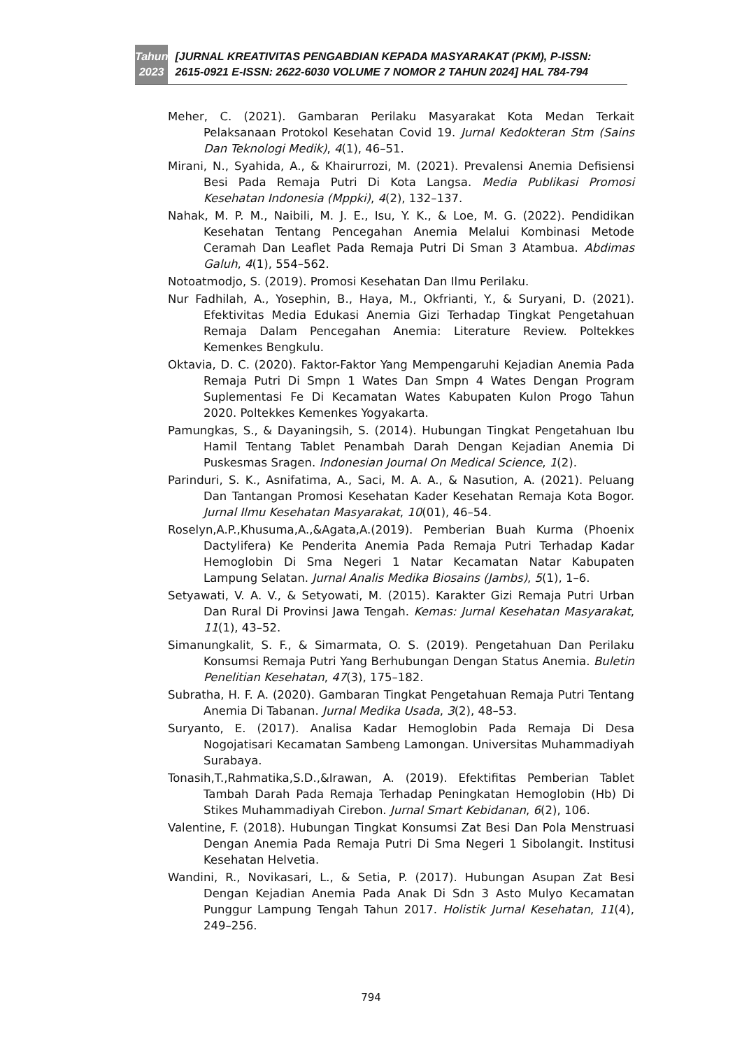Tahun
2023
[JURNAL KREATIVITAS PENGABDIAN KEPADA MASYARAKAT (PKM), P-ISSN: 2615-0921 E-ISSN: 2622-6030 VOLUME 7 NOMOR 2 TAHUN 2024] HAL 784-794
Meher, C. (2021). Gambaran Perilaku Masyarakat Kota Medan Terkait Pelaksanaan Protokol Kesehatan Covid 19. Jurnal Kedokteran Stm (Sains Dan Teknologi Medik), 4(1), 46–51.
Mirani, N., Syahida, A., & Khairurrozi, M. (2021). Prevalensi Anemia Defisiensi Besi Pada Remaja Putri Di Kota Langsa. Media Publikasi Promosi Kesehatan Indonesia (Mppki), 4(2), 132–137.
Nahak, M. P. M., Naibili, M. J. E., Isu, Y. K., & Loe, M. G. (2022). Pendidikan Kesehatan Tentang Pencegahan Anemia Melalui Kombinasi Metode Ceramah Dan Leaflet Pada Remaja Putri Di Sman 3 Atambua. Abdimas Galuh, 4(1), 554–562.
Notoatmodjo, S. (2019). Promosi Kesehatan Dan Ilmu Perilaku.
Nur Fadhilah, A., Yosephin, B., Haya, M., Okfrianti, Y., & Suryani, D. (2021). Efektivitas Media Edukasi Anemia Gizi Terhadap Tingkat Pengetahuan Remaja Dalam Pencegahan Anemia: Literature Review. Poltekkes Kemenkes Bengkulu.
Oktavia, D. C. (2020). Faktor-Faktor Yang Mempengaruhi Kejadian Anemia Pada Remaja Putri Di Smpn 1 Wates Dan Smpn 4 Wates Dengan Program Suplementasi Fe Di Kecamatan Wates Kabupaten Kulon Progo Tahun 2020. Poltekkes Kemenkes Yogyakarta.
Pamungkas, S., & Dayaningsih, S. (2014). Hubungan Tingkat Pengetahuan Ibu Hamil Tentang Tablet Penambah Darah Dengan Kejadian Anemia Di Puskesmas Sragen. Indonesian Journal On Medical Science, 1(2).
Parinduri, S. K., Asnifatima, A., Saci, M. A. A., & Nasution, A. (2021). Peluang Dan Tantangan Promosi Kesehatan Kader Kesehatan Remaja Kota Bogor. Jurnal Ilmu Kesehatan Masyarakat, 10(01), 46–54.
Roselyn,A.P.,Khusuma,A.,&Agata,A.(2019). Pemberian Buah Kurma (Phoenix Dactylifera) Ke Penderita Anemia Pada Remaja Putri Terhadap Kadar Hemoglobin Di Sma Negeri 1 Natar Kecamatan Natar Kabupaten Lampung Selatan. Jurnal Analis Medika Biosains (Jambs), 5(1), 1–6.
Setyawati, V. A. V., & Setyowati, M. (2015). Karakter Gizi Remaja Putri Urban Dan Rural Di Provinsi Jawa Tengah. Kemas: Jurnal Kesehatan Masyarakat, 11(1), 43–52.
Simanungkalit, S. F., & Simarmata, O. S. (2019). Pengetahuan Dan Perilaku Konsumsi Remaja Putri Yang Berhubungan Dengan Status Anemia. Buletin Penelitian Kesehatan, 47(3), 175–182.
Subratha, H. F. A. (2020). Gambaran Tingkat Pengetahuan Remaja Putri Tentang Anemia Di Tabanan. Jurnal Medika Usada, 3(2), 48–53.
Suryanto, E. (2017). Analisa Kadar Hemoglobin Pada Remaja Di Desa Nogojatisari Kecamatan Sambeng Lamongan. Universitas Muhammadiyah Surabaya.
Tonasih,T.,Rahmatika,S.D.,&Irawan, A. (2019). Efektifitas Pemberian Tablet Tambah Darah Pada Remaja Terhadap Peningkatan Hemoglobin (Hb) Di Stikes Muhammadiyah Cirebon. Jurnal Smart Kebidanan, 6(2), 106.
Valentine, F. (2018). Hubungan Tingkat Konsumsi Zat Besi Dan Pola Menstruasi Dengan Anemia Pada Remaja Putri Di Sma Negeri 1 Sibolangit. Institusi Kesehatan Helvetia.
Wandini, R., Novikasari, L., & Setia, P. (2017). Hubungan Asupan Zat Besi Dengan Kejadian Anemia Pada Anak Di Sdn 3 Asto Mulyo Kecamatan Punggur Lampung Tengah Tahun 2017. Holistik Jurnal Kesehatan, 11(4), 249–256.
794